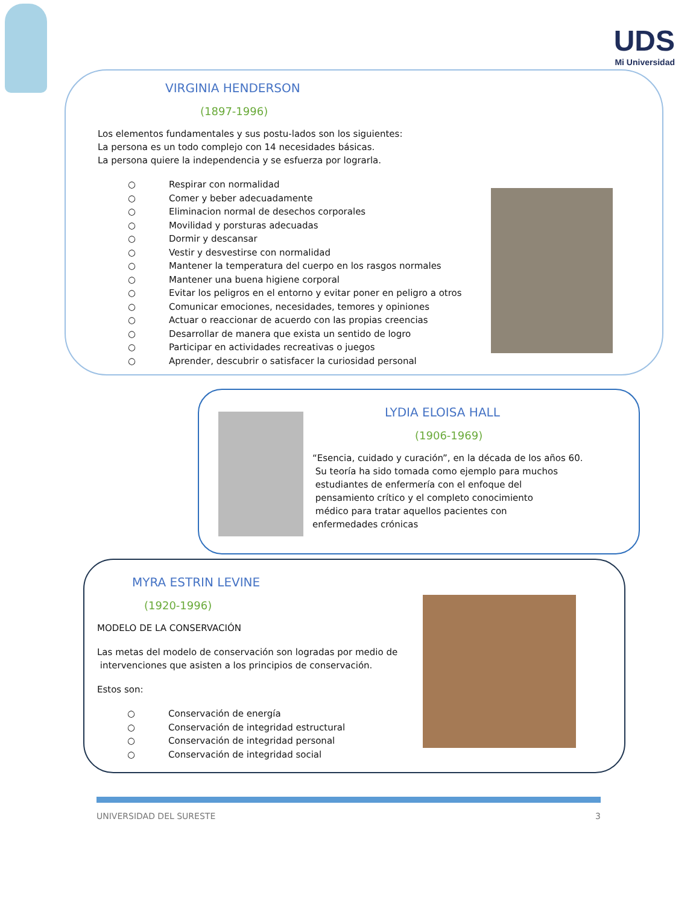UDS
Mi Universidad
VIRGINIA HENDERSON
(1897-1996)
Los elementos fundamentales y sus postu-lados son los siguientes:
La persona es un todo complejo con 14 necesidades básicas.
La persona quiere la independencia y se esfuerza por lograrla.
○ Respirar con normalidad
○ Comer y beber adecuadamente
○ Eliminacion normal de desechos corporales
○ Movilidad y porsturas adecuadas
○ Dormir y descansar
○ Vestir y desvestirse con normalidad
○ Mantener la temperatura del cuerpo en los rasgos normales
○ Mantener una buena higiene corporal
○ Evitar los peligros en el entorno y evitar poner en peligro a otros
○ Comunicar emociones, necesidades, temores y opiniones
○ Actuar o reaccionar de acuerdo con las propias creencias
○ Desarrollar de manera que exista un sentido de logro
○ Participar en actividades recreativas o juegos
○ Aprender, descubrir o satisfacer la curiosidad personal
LYDIA ELOISA HALL
(1906-1969)
“Esencia, cuidado y curación”, en la década de los años 60.
Su teoría ha sido tomada como ejemplo para muchos
estudiantes de enfermería con el enfoque del
pensamiento crítico y el completo conocimiento
médico para tratar aquellos pacientes con
enfermedades crónicas
MYRA ESTRIN LEVINE
(1920-1996)
MODELO DE LA CONSERVACIÓN
Las metas del modelo de conservación son logradas por medio de
intervenciones que asisten a los principios de conservación.
Estos son:
○ Conservación de energía
○ Conservación de integridad estructural
○ Conservación de integridad personal
○ Conservación de integridad social
UNIVERSIDAD DEL SURESTE 3